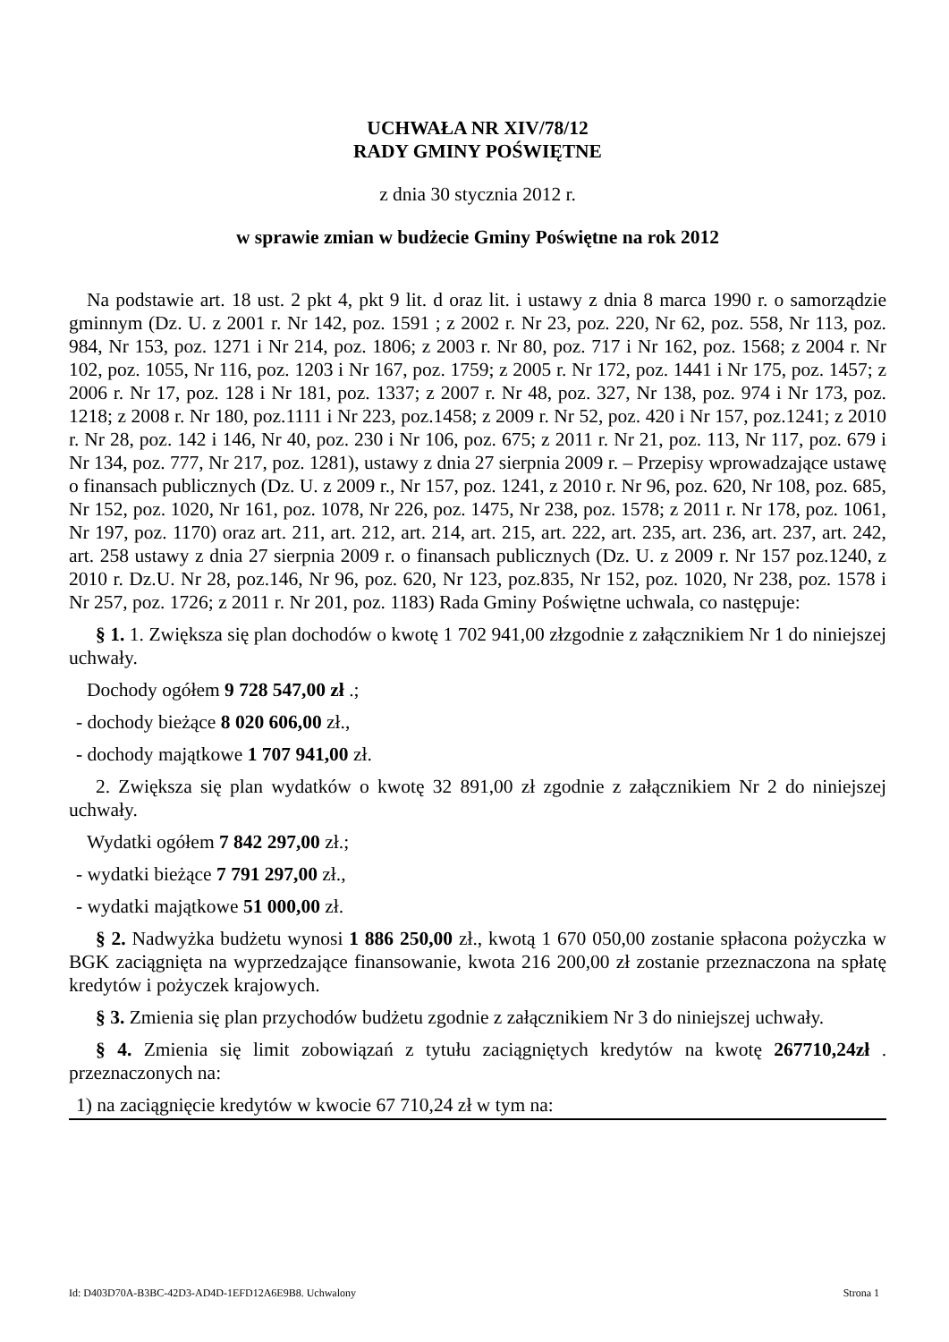UCHWAŁA NR XIV/78/12
RADY GMINY POŚWIĘTNE
z dnia 30 stycznia 2012 r.
w sprawie zmian w budżecie Gminy Poświętne na rok 2012
Na podstawie art. 18 ust. 2 pkt 4, pkt 9 lit. d oraz lit. i ustawy z dnia 8 marca 1990 r. o samorządzie gminnym (Dz. U. z 2001 r. Nr 142, poz. 1591 ; z 2002 r. Nr 23, poz. 220, Nr 62, poz. 558, Nr 113, poz. 984, Nr 153, poz. 1271 i Nr 214, poz. 1806; z 2003 r. Nr 80, poz. 717 i Nr 162, poz. 1568; z 2004 r. Nr 102, poz. 1055, Nr 116, poz. 1203 i Nr 167, poz. 1759; z 2005 r. Nr 172, poz. 1441 i Nr 175, poz. 1457; z 2006 r. Nr 17, poz. 128 i Nr 181, poz. 1337; z 2007 r. Nr 48, poz. 327, Nr 138, poz. 974 i Nr 173, poz. 1218; z 2008 r. Nr 180, poz.1111 i Nr 223, poz.1458; z 2009 r. Nr 52, poz. 420 i Nr 157, poz.1241; z 2010 r. Nr 28, poz. 142 i 146, Nr 40, poz. 230 i Nr 106, poz. 675; z 2011 r. Nr 21, poz. 113, Nr 117, poz. 679 i Nr 134, poz. 777, Nr 217, poz. 1281), ustawy z dnia 27 sierpnia 2009 r. – Przepisy wprowadzające ustawę o finansach publicznych (Dz. U. z 2009 r., Nr 157, poz. 1241, z 2010 r. Nr 96, poz. 620, Nr 108, poz. 685, Nr 152, poz. 1020, Nr 161, poz. 1078, Nr 226, poz. 1475, Nr 238, poz. 1578; z 2011 r. Nr 178, poz. 1061, Nr 197, poz. 1170) oraz art. 211, art. 212, art. 214, art. 215, art. 222, art. 235, art. 236, art. 237, art. 242, art. 258 ustawy z dnia 27 sierpnia 2009 r. o finansach publicznych (Dz. U. z 2009 r. Nr 157 poz.1240, z 2010 r. Dz.U. Nr 28, poz.146, Nr 96, poz. 620, Nr 123, poz.835, Nr 152, poz. 1020, Nr 238, poz. 1578 i Nr 257, poz. 1726; z 2011 r. Nr 201, poz. 1183) Rada Gminy Poświętne uchwala, co następuje:
§ 1. 1. Zwiększa się plan dochodów o kwotę 1 702 941,00 złzgodnie z załącznikiem Nr 1 do niniejszej uchwały.
Dochody ogółem 9 728 547,00 zł .;
- dochody bieżące 8 020 606,00 zł.,
- dochody majątkowe 1 707 941,00 zł.
2. Zwiększa się plan wydatków o kwotę 32 891,00 zł zgodnie z załącznikiem Nr 2 do niniejszej uchwały.
Wydatki ogółem 7 842 297,00 zł.;
- wydatki bieżące 7 791 297,00 zł.,
- wydatki majątkowe 51 000,00 zł.
§ 2. Nadwyżka budżetu wynosi 1 886 250,00 zł., kwotą 1 670 050,00 zostanie spłacona pożyczka w BGK zaciągnięta na wyprzedzające finansowanie, kwota 216 200,00 zł zostanie przeznaczona na spłatę kredytów i pożyczek krajowych.
§ 3. Zmienia się plan przychodów budżetu zgodnie z załącznikiem Nr 3 do niniejszej uchwały.
§ 4. Zmienia się limit zobowiązań z tytułu zaciągniętych kredytów na kwotę 267710,24zł . przeznaczonych na:
1) na zaciągnięcie kredytów w kwocie 67 710,24 zł w tym na:
Id: D403D70A-B3BC-42D3-AD4D-1EFD12A6E9B8. Uchwalony Strona 1